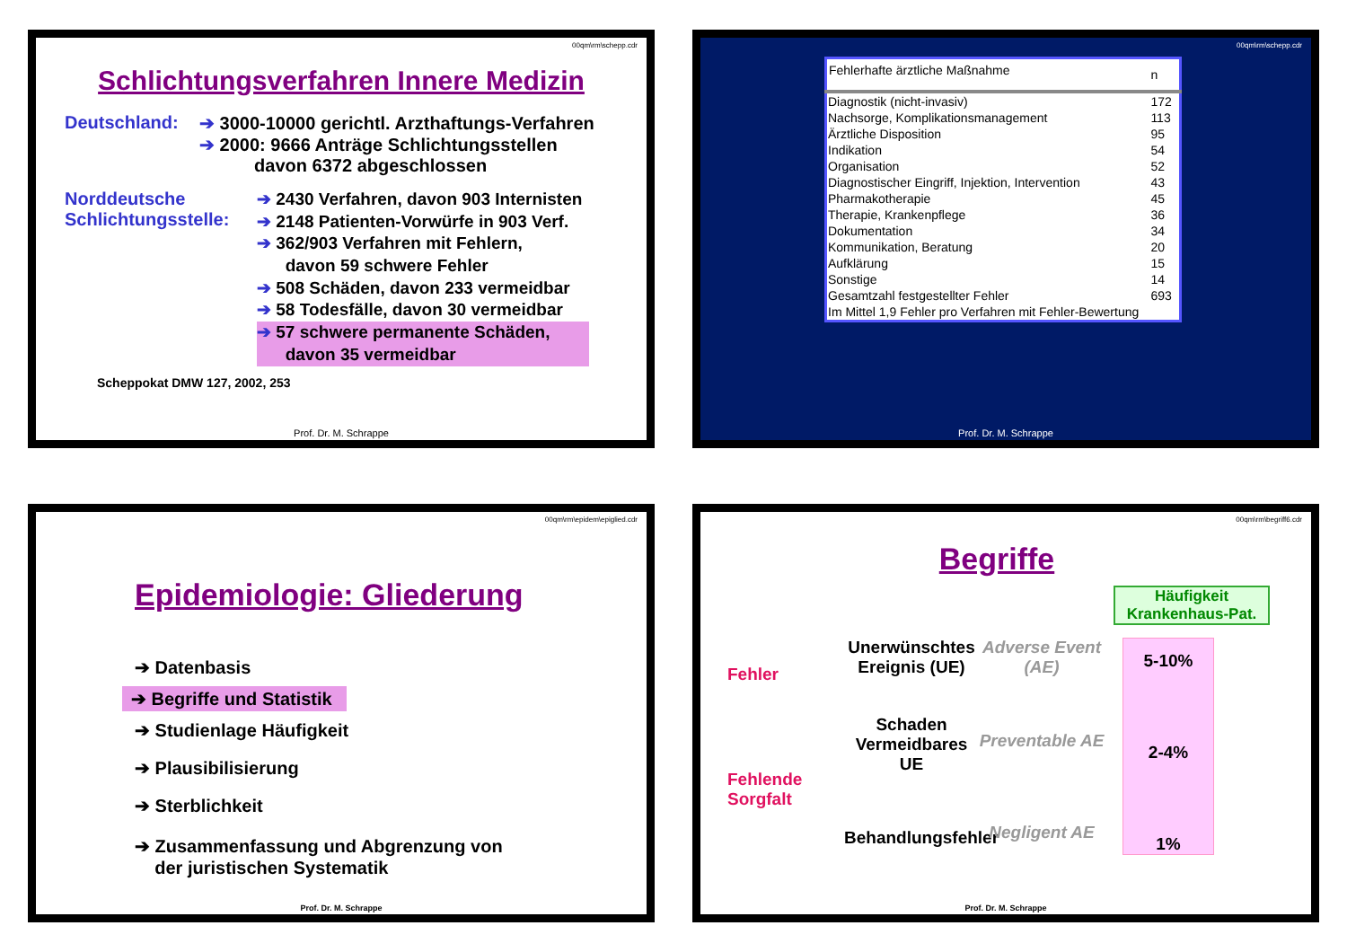00qm\rm\schepp.cdr
Schlichtungsverfahren Innere Medizin
Deutschland: ➔ 3000-10000 gerichtl. Arzthaftungs-Verfahren
➔ 2000: 9666 Anträge Schlichtungsstellen
davon 6372 abgeschlossen
Norddeutsche Schlichtungsstelle:
➔ 2430 Verfahren, davon 903 Internisten
➔ 2148 Patienten-Vorwürfe in 903 Verf.
➔ 362/903 Verfahren mit Fehlern,
davon 59 schwere Fehler
➔ 508 Schäden, davon 233 vermeidbar
➔ 58 Todesfälle, davon 30 vermeidbar
➔ 57 schwere permanente Schäden,
davon 35 vermeidbar
Scheppokat DMW 127, 2002, 253
Prof. Dr. M. Schrappe
00qm\rm\schepp.cdr
| Fehlerhafte ärztliche Maßnahme | n |
| --- | --- |
| Diagnostik (nicht-invasiv) | 172 |
| Nachsorge, Komplikationsmanagement | 113 |
| Ärztliche Disposition | 95 |
| Indikation | 54 |
| Organisation | 52 |
| Diagnostischer Eingriff, Injektion, Intervention | 43 |
| Pharmakotherapie | 45 |
| Therapie, Krankenpflege | 36 |
| Dokumentation | 34 |
| Kommunikation, Beratung | 20 |
| Aufklärung | 15 |
| Sonstige | 14 |
| Gesamtzahl festgestellter Fehler | 693 |
| Im Mittel 1,9 Fehler pro Verfahren mit Fehler-Bewertung | |
Prof. Dr. M. Schrappe
00qm\rm\epidem\epiglied.cdr
Epidemiologie: Gliederung
➔ Datenbasis
➔ Begriffe und Statistik
➔ Studienlage Häufigkeit
➔ Plausibilisierung
➔ Sterblichkeit
➔ Zusammenfassung und Abgrenzung von
der juristischen Systematik
Prof. Dr. M. Schrappe
00qm\rm\begriff6.cdr
Begriffe
Häufigkeit Krankenhaus-Pat.
Fehler
Fehlende Sorgfalt
Unerwünschtes Ereignis (UE)
Schaden Vermeidbares UE
Behandlungsfehler
Adverse Event (AE)
Preventable AE
Negligent AE
5-10%
2-4%
1%
Prof. Dr. M. Schrappe